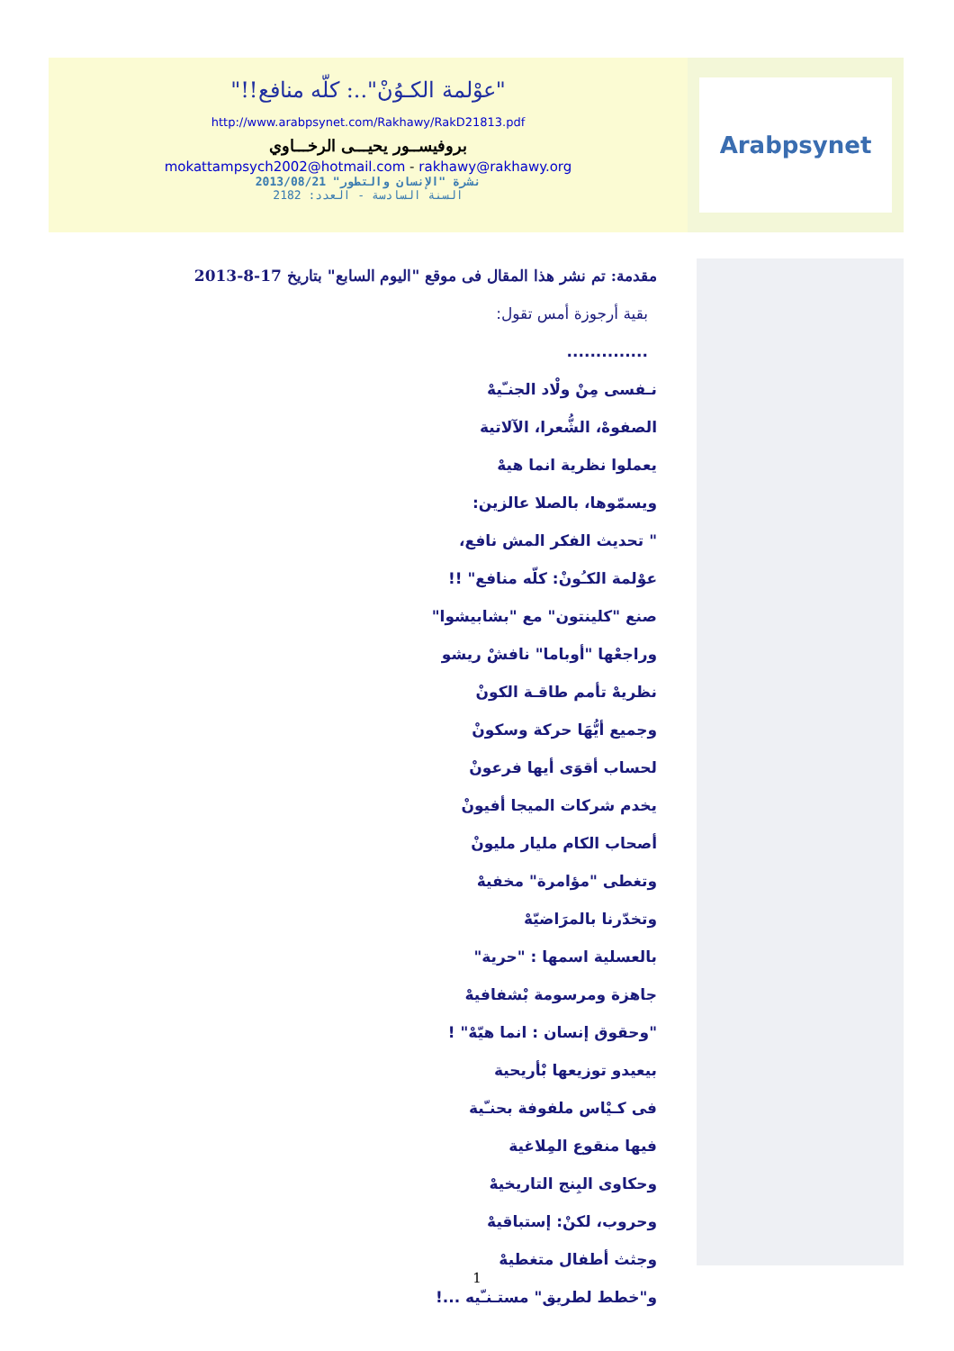"عوْلمة الكـوُنْ"..: كلّه منافع!!"
http://www.arabpsynet.com/Rakhawy/RakD21813.pdf
بروفيســور يحيـــى الرخـــاوي
mokattampsych2002@hotmail.com - rakhawy@rakhawy.org
نشرة "الإنسان والتطور" 2013/08/21
السنة السادسة - العدد: 2182
Arabpsynet
مقدمة: تم نشر هذا المقال فى موقع "اليوم السابع" بتاريخ 17-8-2013
بقية أرجوزة أمس تقول:
..............
نـفسى مِنْ ولْاد الجنـّيهْ
الصفوهْ، الشُّعرا، الآلاتية
يعملوا نظرية انما هيهْ
ويسمّوها، بالصلا عالزين:
" تحديث الفكر المش نافع،
عوْلمة الكـُونْ: كلّه منافع" !!
صنع "كلينتون" مع "بشابيشوا"
وراجعْها "أوباما" نافشْ ريشو
نظريهْ تأمم طاقـة الكونْ
وجميع أيُّهَا حركة وسكونْ
لحساب أقوَى أيها فرعونْ
يخدم شركات الميجا أفيونْ
أصحاب الكام مليار مليونْ
وتغطى "مؤامرة" مخفيهْ
وتخدّرنا بالمرَاضيّهْ
بالعسلية اسمها : "حرية"
جاهزة ومرسومة بْشفافيهْ
"وحقوق إنسان : انما هيّهْ" !
بيعيدو توزيعها بْأريحية
فى كـيْاس ملفوفة بحنـّية
فيها منقوع المِلاغية
وحكاوى البِنج التاريخيهْ
وحروب، لكنْ: إستباقيهْ
وجثث أطفال متغطيهْ
و"خطط لطريق" مستـنـّيه ...!
1